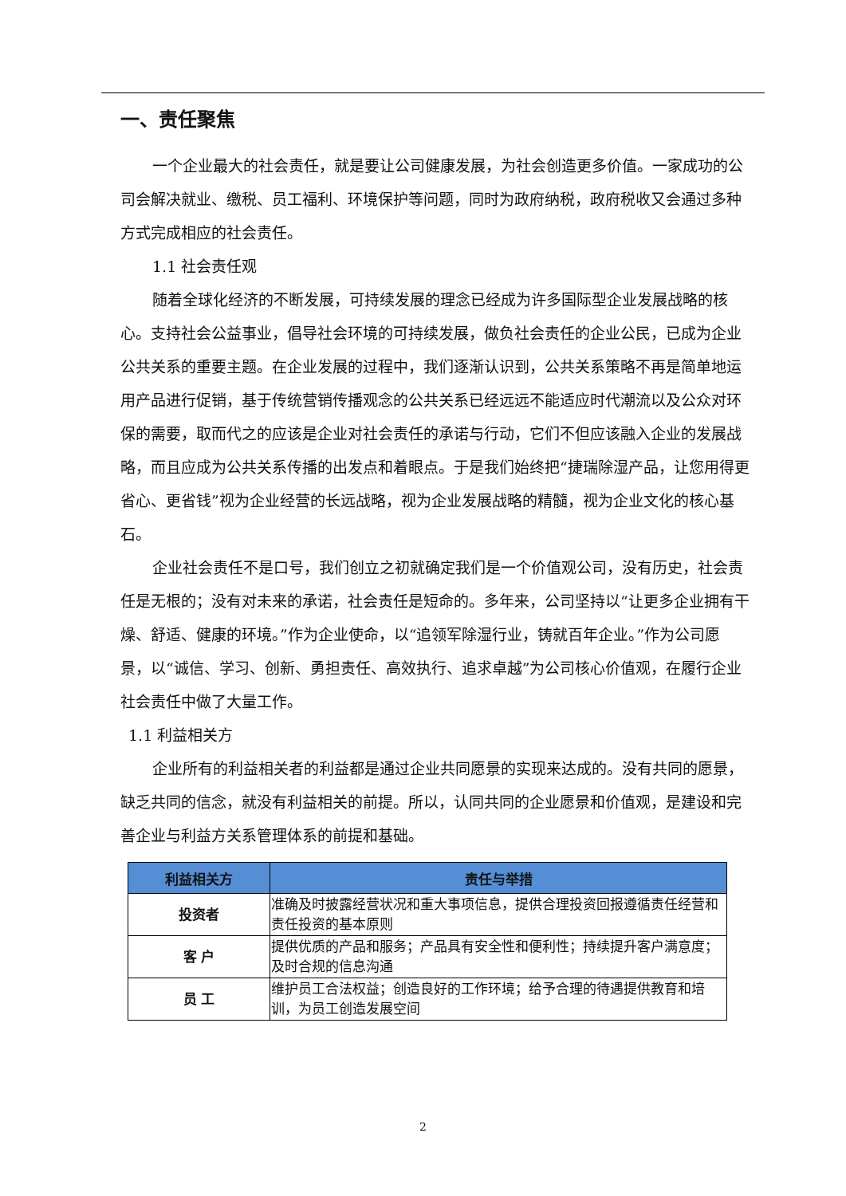一、责任聚焦
一个企业最大的社会责任，就是要让公司健康发展，为社会创造更多价值。一家成功的公司会解决就业、缴税、员工福利、环境保护等问题，同时为政府纳税，政府税收又会通过多种方式完成相应的社会责任。
1.1 社会责任观
随着全球化经济的不断发展，可持续发展的理念已经成为许多国际型企业发展战略的核心。支持社会公益事业，倡导社会环境的可持续发展，做负社会责任的企业公民，已成为企业公共关系的重要主题。在企业发展的过程中，我们逐渐认识到，公共关系策略不再是简单地运用产品进行促销，基于传统营销传播观念的公共关系已经远远不能适应时代潮流以及公众对环保的需要，取而代之的应该是企业对社会责任的承诺与行动，它们不但应该融入企业的发展战略，而且应成为公共关系传播的出发点和着眼点。于是我们始终把“捷瑞除湿产品，让您用得更省心、更省钱”视为企业经营的长远战略，视为企业发展战略的精髓，视为企业文化的核心基石。
企业社会责任不是口号，我们创立之初就确定我们是一个价值观公司，没有历史，社会责任是无根的；没有对未来的承诺，社会责任是短命的。多年来，公司坚持以“让更多企业拥有干燥、舒适、健康的环境。”作为企业使命，以“追领军除湿行业，铸就百年企业。”作为公司愿景，以“诚信、学习、创新、勇担责任、高效执行、追求卓越”为公司核心价值观，在履行企业社会责任中做了大量工作。
1.1 利益相关方
企业所有的利益相关者的利益都是通过企业共同愿景的实现来达成的。没有共同的愿景，缺乏共同的信念，就没有利益相关的前提。所以，认同共同的企业愿景和价值观，是建设和完善企业与利益方关系管理体系的前提和基础。
| 利益相关方 | 责任与举措 |
| --- | --- |
| 投资者 | 准确及时披露经营状况和重大事项信息，提供合理投资回报遵循责任经营和责任投资的基本原则 |
| 客 户 | 提供优质的产品和服务；产品具有安全性和便利性；持续提升客户满意度；及时合规的信息沟通 |
| 员 工 | 维护员工合法权益；创造良好的工作环境；给予合理的待遇提供教育和培训，为员工创造发展空间 |
2